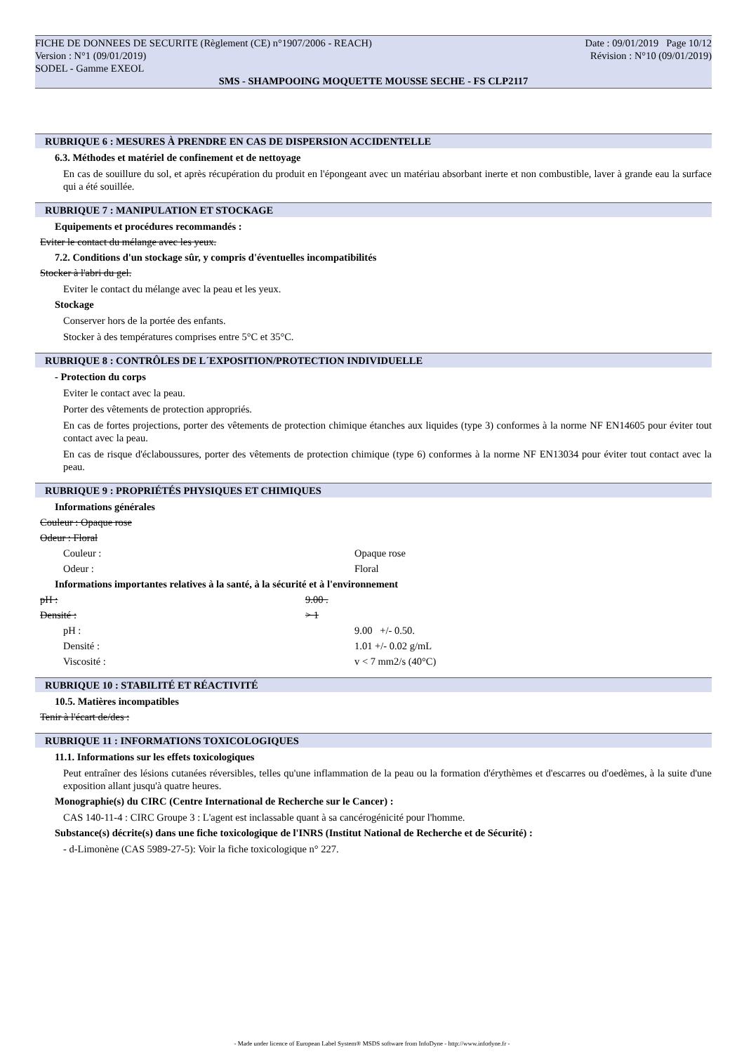FICHE DE DONNEES DE SECURITE (Règlement (CE) n°1907/2006 - REACH) Date : 09/01/2019 Page 10/12
Version : N°1 (09/01/2019) Révision : N°10 (09/01/2019)
SODEL - Gamme EXEOL
SMS - SHAMPOOING MOQUETTE MOUSSE SECHE - FS CLP2117
RUBRIQUE 6 : MESURES À PRENDRE EN CAS DE DISPERSION ACCIDENTELLE
6.3. Méthodes et matériel de confinement et de nettoyage
En cas de souillure du sol, et après récupération du produit en l'épongeant avec un matériau absorbant inerte et non combustible, laver à grande eau la surface qui a été souillée.
RUBRIQUE 7 : MANIPULATION ET STOCKAGE
Equipements et procédures recommandés :
Eviter le contact du mélange avec les yeux.
7.2. Conditions d'un stockage sûr, y compris d'éventuelles incompatibilités
Stocker à l'abri du gel.
Eviter le contact du mélange avec la peau et les yeux.
Stockage
Conserver hors de la portée des enfants.
Stocker à des températures comprises entre 5°C et 35°C.
RUBRIQUE 8 : CONTRÔLES DE L´EXPOSITION/PROTECTION INDIVIDUELLE
- Protection du corps
Eviter le contact avec la peau.
Porter des vêtements de protection appropriés.
En cas de fortes projections, porter des vêtements de protection chimique étanches aux liquides (type 3) conformes à la norme NF EN14605 pour éviter tout contact avec la peau.
En cas de risque d'éclaboussures, porter des vêtements de protection chimique (type 6) conformes à la norme NF EN13034 pour éviter tout contact avec la peau.
RUBRIQUE 9 : PROPRIÉTÉS PHYSIQUES ET CHIMIQUES
Informations générales
Couleur : Opaque rose
Odeur : Floral
Couleur : Opaque rose
Odeur : Floral
Informations importantes relatives à la santé, à la sécurité et à l'environnement
pH : 9.00 .
Densité : > 1
pH : 9.00 +/- 0.50.
Densité : 1.01 +/- 0.02 g/mL
Viscosité : v < 7 mm2/s (40°C)
RUBRIQUE 10 : STABILITÉ ET RÉACTIVITÉ
10.5. Matières incompatibles
Tenir à l'écart de/des :
RUBRIQUE 11 : INFORMATIONS TOXICOLOGIQUES
11.1. Informations sur les effets toxicologiques
Peut entraîner des lésions cutanées réversibles, telles qu'une inflammation de la peau ou la formation d'érythèmes et d'escarres ou d'oedèmes, à la suite d'une exposition allant jusqu'à quatre heures.
Monographie(s) du CIRC (Centre International de Recherche sur le Cancer) :
CAS 140-11-4 : CIRC Groupe 3 : L'agent est inclassable quant à sa cancérogénicité pour l'homme.
Substance(s) décrite(s) dans une fiche toxicologique de l'INRS (Institut National de Recherche et de Sécurité) :
- d-Limonène (CAS 5989-27-5): Voir la fiche toxicologique n° 227.
- Made under licence of European Label System® MSDS software from InfoDyne - http://www.infodyne.fr -